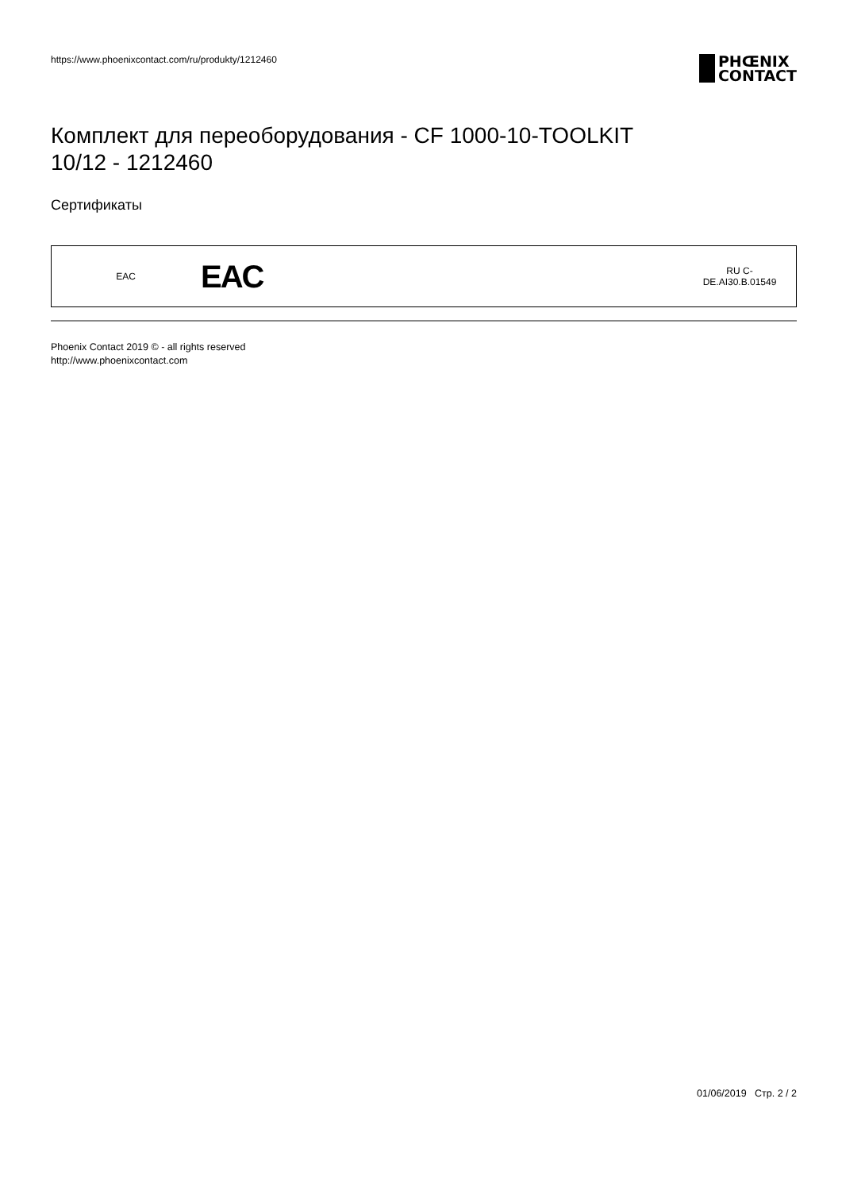https://www.phoenixcontact.com/ru/produkty/1212460
PHŒNIX
CONTACT
Комплект для переоборудования - CF 1000-10-TOOLKIT
10/12 - 1212460
Сертификаты
| EAC | EAC | RU C- DE.AI30.B.01549 |
Phoenix Contact 2019 © - all rights reserved
http://www.phoenixcontact.com
01/06/2019 Стр. 2 / 2